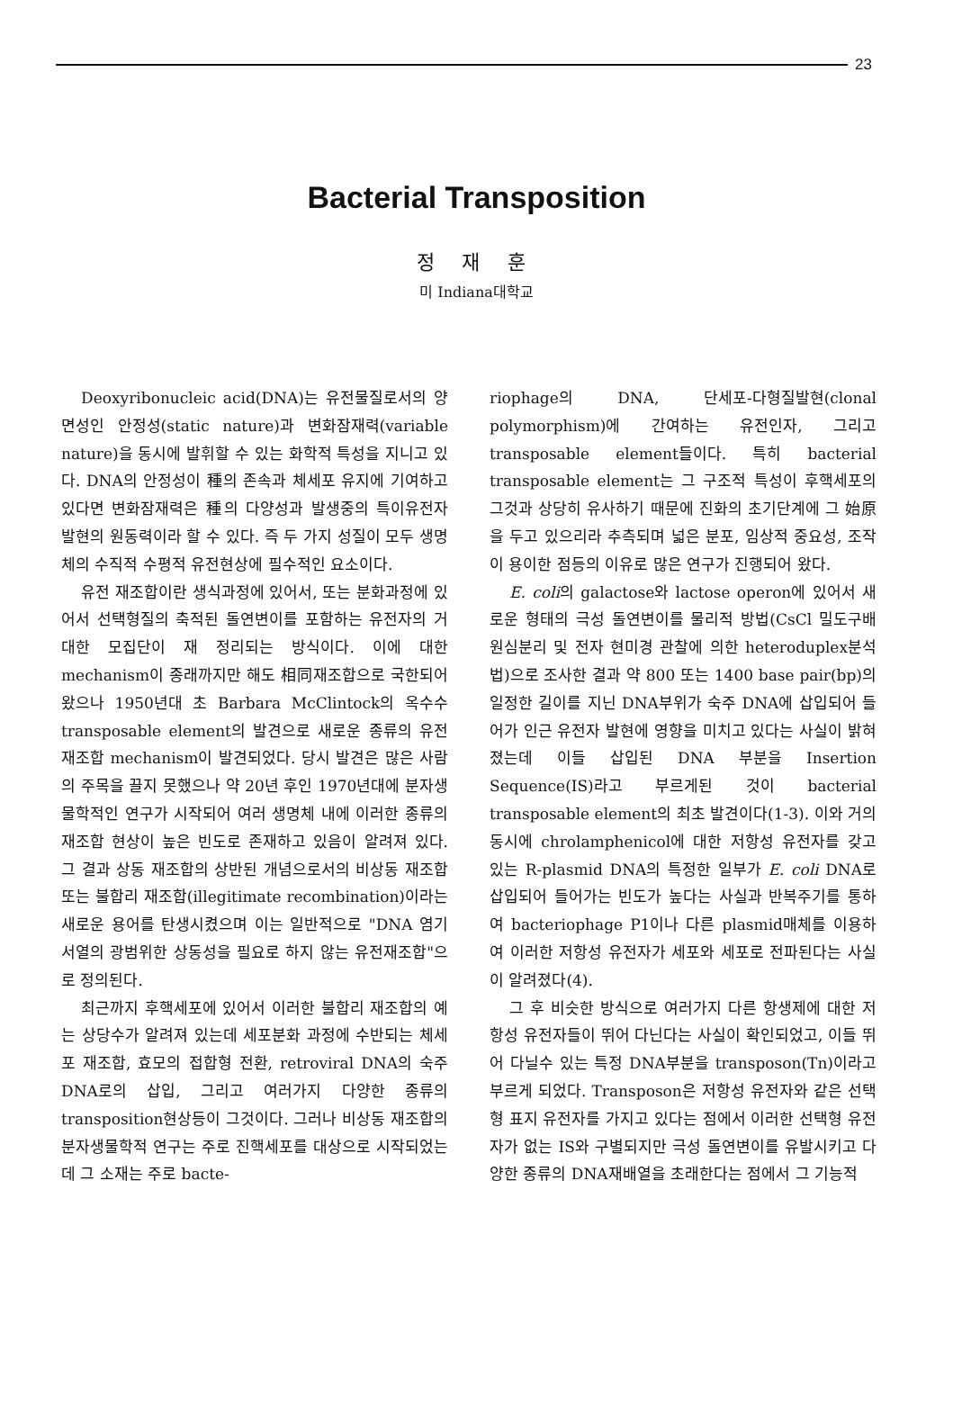23
Bacterial Transposition
정 재 훈
미 Indiana대학교
Deoxyribonucleic acid(DNA)는 유전물질로서의 양면성인 안정성(static nature)과 변화잠재력(variable nature)을 동시에 발휘할 수 있는 화학적 특성을 지니고 있다. DNA의 안정성이 種의 존속과 체세포 유지에 기여하고 있다면 변화잠재력은 種의 다양성과 발생중의 특이유전자 발현의 원동력이라 할 수 있다. 즉 두 가지 성질이 모두 생명체의 수직적 수평적 유전현상에 필수적인 요소이다.
유전 재조합이란 생식과정에 있어서, 또는 분화과정에 있어서 선택형질의 축적된 돌연변이를 포함하는 유전자의 거대한 모집단이 재 정리되는 방식이다. 이에 대한 mechanism이 종래까지만 해도 相同재조합으로 국한되어 왔으나 1950년대 초 Barbara McClintock의 옥수수 transposable element의 발견으로 새로운 종류의 유전 재조합 mechanism이 발견되었다. 당시 발견은 많은 사람의 주목을 끌지 못했으나 약 20년 후인 1970년대에 분자생물학적인 연구가 시작되어 여러 생명체 내에 이러한 종류의 재조합 현상이 높은 빈도로 존재하고 있음이 알려져 있다. 그 결과 상동 재조합의 상반된 개념으로서의 비상동 재조합 또는 불합리 재조합(illegitimate recombination)이라는 새로운 용어를 탄생시켰으며 이는 일반적으로 "DNA 염기서열의 광범위한 상동성을 필요로 하지 않는 유전재조합"으로 정의된다.
최근까지 후핵세포에 있어서 이러한 불합리 재조합의 예는 상당수가 알려져 있는데 세포분화 과정에 수반되는 체세포 재조합, 효모의 접합형 전환, retroviral DNA의 숙주 DNA로의 삽입, 그리고 여러가지 다양한 종류의 transposition현상등이 그것이다. 그러나 비상동 재조합의 분자생물학적 연구는 주로 진핵세포를 대상으로 시작되었는데 그 소재는 주로 bacte-
riophage의 DNA, 단세포-다형질발현(clonal polymorphism)에 간여하는 유전인자, 그리고 transposable element들이다. 특히 bacterial transposable element는 그 구조적 특성이 후핵세포의 그것과 상당히 유사하기 때문에 진화의 초기단계에 그 始原을 두고 있으리라 추측되며 넓은 분포, 임상적 중요성, 조작이 용이한 점등의 이유로 많은 연구가 진행되어 왔다.
E. coli의 galactose와 lactose operon에 있어서 새로운 형태의 극성 돌연변이를 물리적 방법(CsCl 밀도구배 원심분리 및 전자 현미경 관찰에 의한 heteroduplex분석법)으로 조사한 결과 약 800 또는 1400 base pair(bp)의 일정한 길이를 지닌 DNA부위가 숙주 DNA에 삽입되어 들어가 인근 유전자 발현에 영향을 미치고 있다는 사실이 밝혀졌는데 이들 삽입된 DNA 부분을 Insertion Sequence(IS)라고 부르게된 것이 bacterial transposable element의 최초 발견이다(1-3). 이와 거의 동시에 chrolamphenicol에 대한 저항성 유전자를 갖고 있는 R-plasmid DNA의 특정한 일부가 E. coli DNA로 삽입되어 들어가는 빈도가 높다는 사실과 반복주기를 통하여 bacteriophage P1이나 다른 plasmid매체를 이용하여 이러한 저항성 유전자가 세포와 세포로 전파된다는 사실이 알려졌다(4).
그 후 비슷한 방식으로 여러가지 다른 항생제에 대한 저항성 유전자들이 뛰어 다닌다는 사실이 확인되었고, 이들 뛰어 다닐수 있는 특정 DNA부분을 transposon(Tn)이라고 부르게 되었다. Transposon은 저항성 유전자와 같은 선택형 표지 유전자를 가지고 있다는 점에서 이러한 선택형 유전자가 없는 IS와 구별되지만 극성 돌연변이를 유발시키고 다양한 종류의 DNA재배열을 초래한다는 점에서 그 기능적